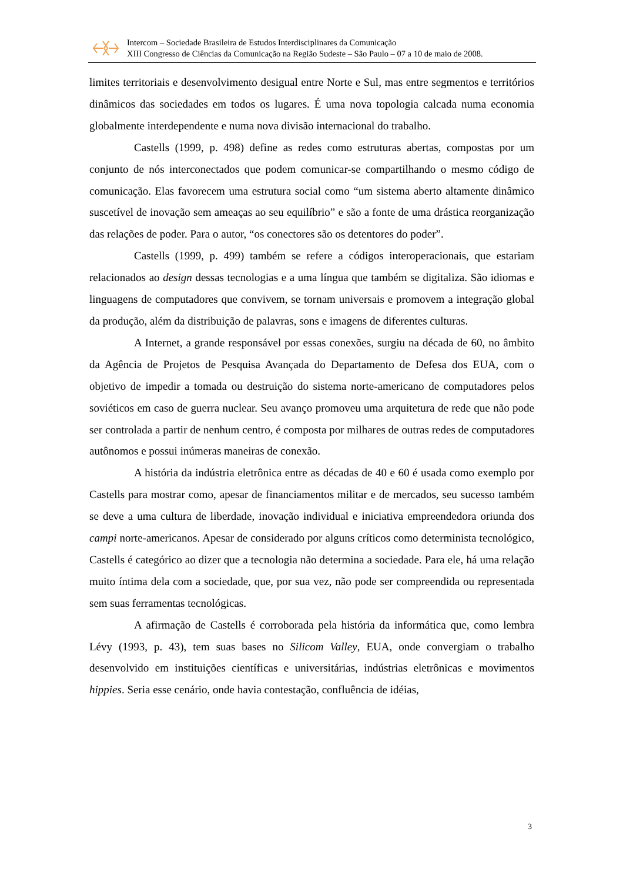Intercom – Sociedade Brasileira de Estudos Interdisciplinares da Comunicação
XIII Congresso de Ciências da Comunicação na Região Sudeste – São Paulo – 07 a 10 de maio de 2008.
limites territoriais e desenvolvimento desigual entre Norte e Sul, mas entre segmentos e territórios dinâmicos das sociedades em todos os lugares. É uma nova topologia calcada numa economia globalmente interdependente e numa nova divisão internacional do trabalho.
Castells (1999, p. 498) define as redes como estruturas abertas, compostas por um conjunto de nós interconectados que podem comunicar-se compartilhando o mesmo código de comunicação. Elas favorecem uma estrutura social como “um sistema aberto altamente dinâmico suscetível de inovação sem ameaças ao seu equilíbrio” e são a fonte de uma drástica reorganização das relações de poder. Para o autor, “os conectores são os detentores do poder”.
Castells (1999, p. 499) também se refere a códigos interoperacionais, que estariam relacionados ao design dessas tecnologias e a uma língua que também se digitaliza. São idiomas e linguagens de computadores que convivem, se tornam universais e promovem a integração global da produção, além da distribuição de palavras, sons e imagens de diferentes culturas.
A Internet, a grande responsável por essas conexões, surgiu na década de 60, no âmbito da Agência de Projetos de Pesquisa Avançada do Departamento de Defesa dos EUA, com o objetivo de impedir a tomada ou destruição do sistema norte-americano de computadores pelos soviéticos em caso de guerra nuclear. Seu avanço promoveu uma arquitetura de rede que não pode ser controlada a partir de nenhum centro, é composta por milhares de outras redes de computadores autônomos e possui inúmeras maneiras de conexão.
A história da indústria eletrônica entre as décadas de 40 e 60 é usada como exemplo por Castells para mostrar como, apesar de financiamentos militar e de mercados, seu sucesso também se deve a uma cultura de liberdade, inovação individual e iniciativa empreendedora oriunda dos campi norte-americanos. Apesar de considerado por alguns críticos como determinista tecnológico, Castells é categórico ao dizer que a tecnologia não determina a sociedade. Para ele, há uma relação muito íntima dela com a sociedade, que, por sua vez, não pode ser compreendida ou representada sem suas ferramentas tecnológicas.
A afirmação de Castells é corroborada pela história da informática que, como lembra Lévy (1993, p. 43), tem suas bases no Silicom Valley, EUA, onde convergiam o trabalho desenvolvido em instituições científicas e universitárias, indústrias eletrônicas e movimentos hippies. Seria esse cenário, onde havia contestação, confluência de idéias,
3